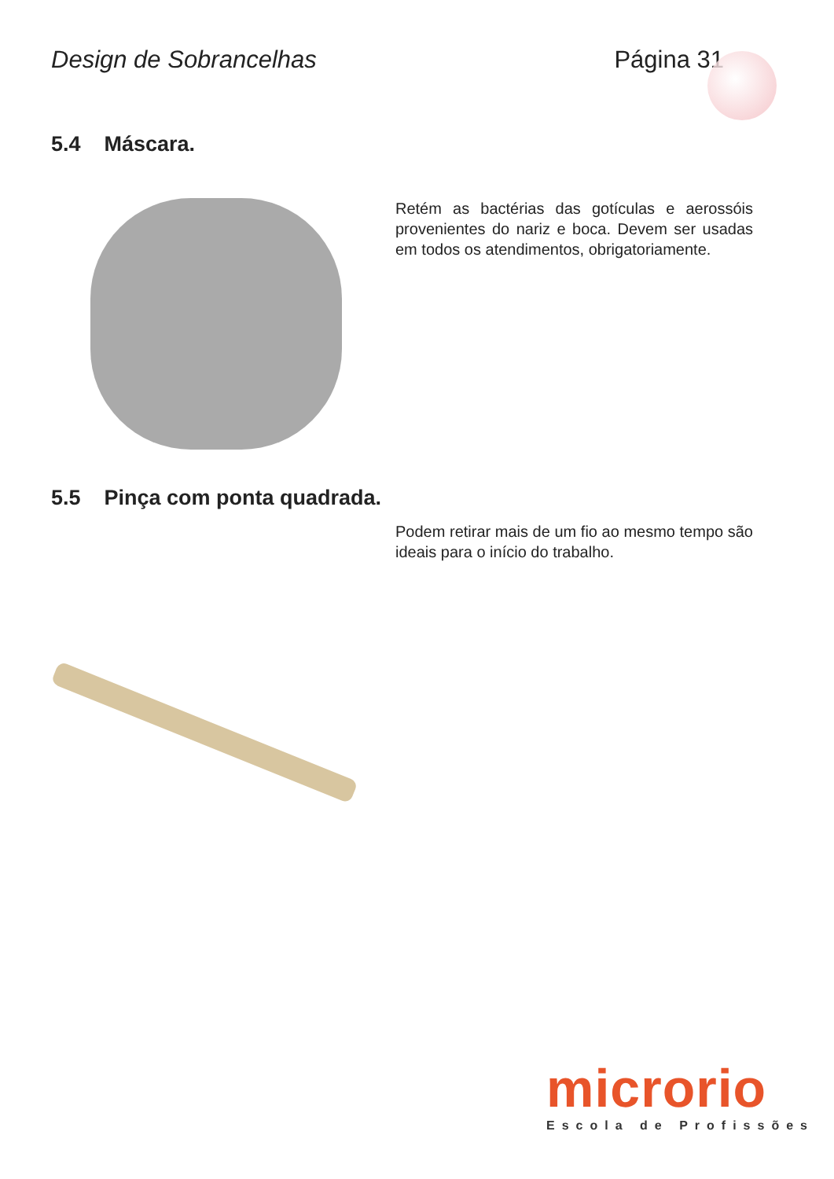Design de Sobrancelhas Página 31
5.4 Máscara.
Retém as bactérias das gotículas e aerossóis provenientes do nariz e boca. Devem ser usadas em todos os atendimentos, obrigatoriamente.
5.5 Pinça com ponta quadrada.
Podem retirar mais de um fio ao mesmo tempo são ideais para o início do trabalho.
microrio
Escola de Profissões